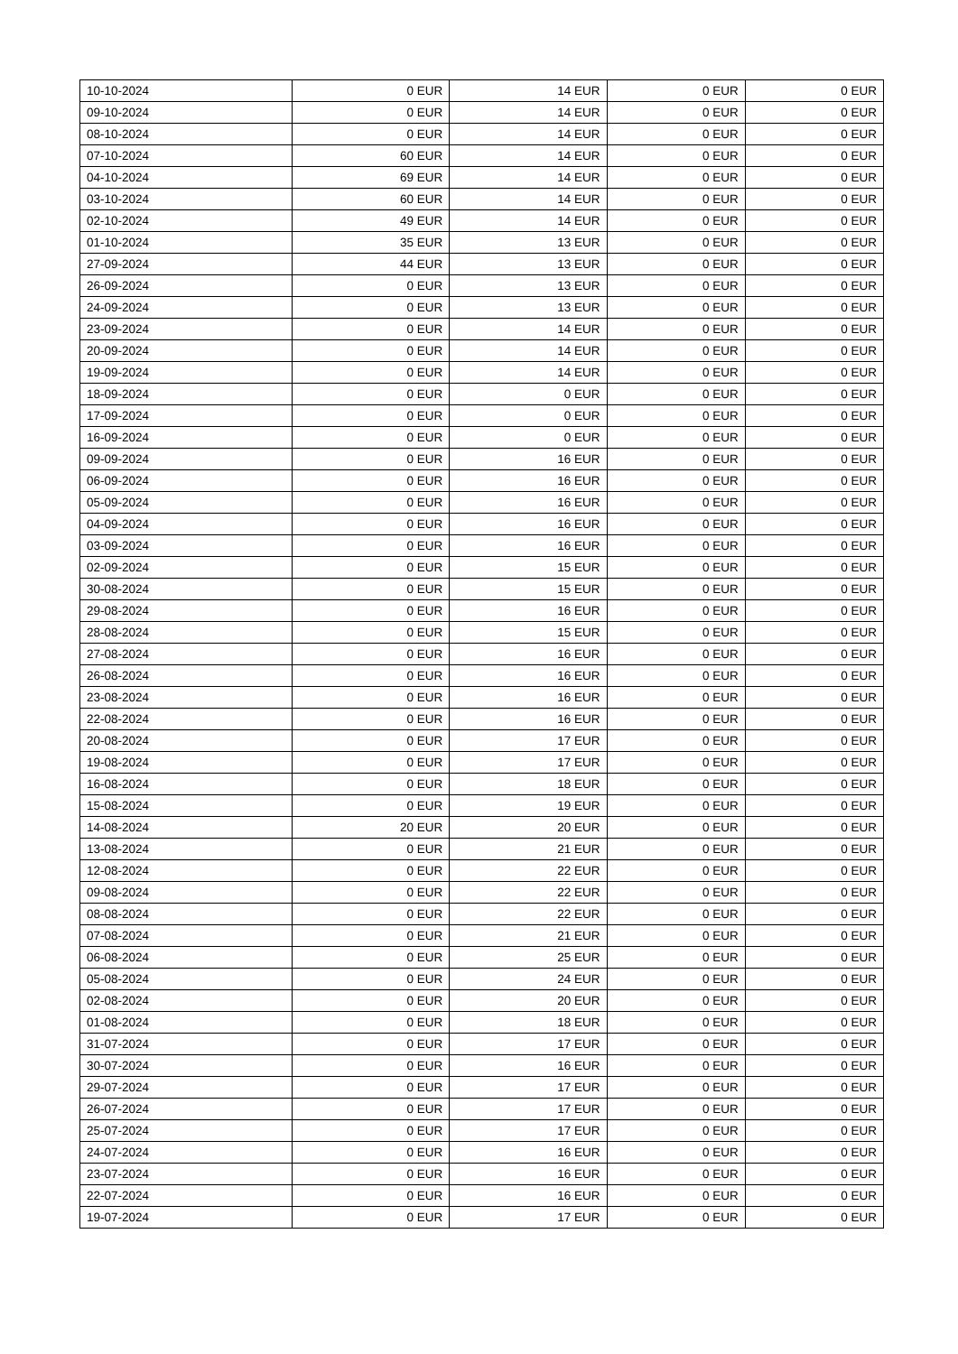| 10-10-2024 | 0 EUR | 14 EUR | 0 EUR | 0 EUR |
| 09-10-2024 | 0 EUR | 14 EUR | 0 EUR | 0 EUR |
| 08-10-2024 | 0 EUR | 14 EUR | 0 EUR | 0 EUR |
| 07-10-2024 | 60 EUR | 14 EUR | 0 EUR | 0 EUR |
| 04-10-2024 | 69 EUR | 14 EUR | 0 EUR | 0 EUR |
| 03-10-2024 | 60 EUR | 14 EUR | 0 EUR | 0 EUR |
| 02-10-2024 | 49 EUR | 14 EUR | 0 EUR | 0 EUR |
| 01-10-2024 | 35 EUR | 13 EUR | 0 EUR | 0 EUR |
| 27-09-2024 | 44 EUR | 13 EUR | 0 EUR | 0 EUR |
| 26-09-2024 | 0 EUR | 13 EUR | 0 EUR | 0 EUR |
| 24-09-2024 | 0 EUR | 13 EUR | 0 EUR | 0 EUR |
| 23-09-2024 | 0 EUR | 14 EUR | 0 EUR | 0 EUR |
| 20-09-2024 | 0 EUR | 14 EUR | 0 EUR | 0 EUR |
| 19-09-2024 | 0 EUR | 14 EUR | 0 EUR | 0 EUR |
| 18-09-2024 | 0 EUR | 0 EUR | 0 EUR | 0 EUR |
| 17-09-2024 | 0 EUR | 0 EUR | 0 EUR | 0 EUR |
| 16-09-2024 | 0 EUR | 0 EUR | 0 EUR | 0 EUR |
| 09-09-2024 | 0 EUR | 16 EUR | 0 EUR | 0 EUR |
| 06-09-2024 | 0 EUR | 16 EUR | 0 EUR | 0 EUR |
| 05-09-2024 | 0 EUR | 16 EUR | 0 EUR | 0 EUR |
| 04-09-2024 | 0 EUR | 16 EUR | 0 EUR | 0 EUR |
| 03-09-2024 | 0 EUR | 16 EUR | 0 EUR | 0 EUR |
| 02-09-2024 | 0 EUR | 15 EUR | 0 EUR | 0 EUR |
| 30-08-2024 | 0 EUR | 15 EUR | 0 EUR | 0 EUR |
| 29-08-2024 | 0 EUR | 16 EUR | 0 EUR | 0 EUR |
| 28-08-2024 | 0 EUR | 15 EUR | 0 EUR | 0 EUR |
| 27-08-2024 | 0 EUR | 16 EUR | 0 EUR | 0 EUR |
| 26-08-2024 | 0 EUR | 16 EUR | 0 EUR | 0 EUR |
| 23-08-2024 | 0 EUR | 16 EUR | 0 EUR | 0 EUR |
| 22-08-2024 | 0 EUR | 16 EUR | 0 EUR | 0 EUR |
| 20-08-2024 | 0 EUR | 17 EUR | 0 EUR | 0 EUR |
| 19-08-2024 | 0 EUR | 17 EUR | 0 EUR | 0 EUR |
| 16-08-2024 | 0 EUR | 18 EUR | 0 EUR | 0 EUR |
| 15-08-2024 | 0 EUR | 19 EUR | 0 EUR | 0 EUR |
| 14-08-2024 | 20 EUR | 20 EUR | 0 EUR | 0 EUR |
| 13-08-2024 | 0 EUR | 21 EUR | 0 EUR | 0 EUR |
| 12-08-2024 | 0 EUR | 22 EUR | 0 EUR | 0 EUR |
| 09-08-2024 | 0 EUR | 22 EUR | 0 EUR | 0 EUR |
| 08-08-2024 | 0 EUR | 22 EUR | 0 EUR | 0 EUR |
| 07-08-2024 | 0 EUR | 21 EUR | 0 EUR | 0 EUR |
| 06-08-2024 | 0 EUR | 25 EUR | 0 EUR | 0 EUR |
| 05-08-2024 | 0 EUR | 24 EUR | 0 EUR | 0 EUR |
| 02-08-2024 | 0 EUR | 20 EUR | 0 EUR | 0 EUR |
| 01-08-2024 | 0 EUR | 18 EUR | 0 EUR | 0 EUR |
| 31-07-2024 | 0 EUR | 17 EUR | 0 EUR | 0 EUR |
| 30-07-2024 | 0 EUR | 16 EUR | 0 EUR | 0 EUR |
| 29-07-2024 | 0 EUR | 17 EUR | 0 EUR | 0 EUR |
| 26-07-2024 | 0 EUR | 17 EUR | 0 EUR | 0 EUR |
| 25-07-2024 | 0 EUR | 17 EUR | 0 EUR | 0 EUR |
| 24-07-2024 | 0 EUR | 16 EUR | 0 EUR | 0 EUR |
| 23-07-2024 | 0 EUR | 16 EUR | 0 EUR | 0 EUR |
| 22-07-2024 | 0 EUR | 16 EUR | 0 EUR | 0 EUR |
| 19-07-2024 | 0 EUR | 17 EUR | 0 EUR | 0 EUR |